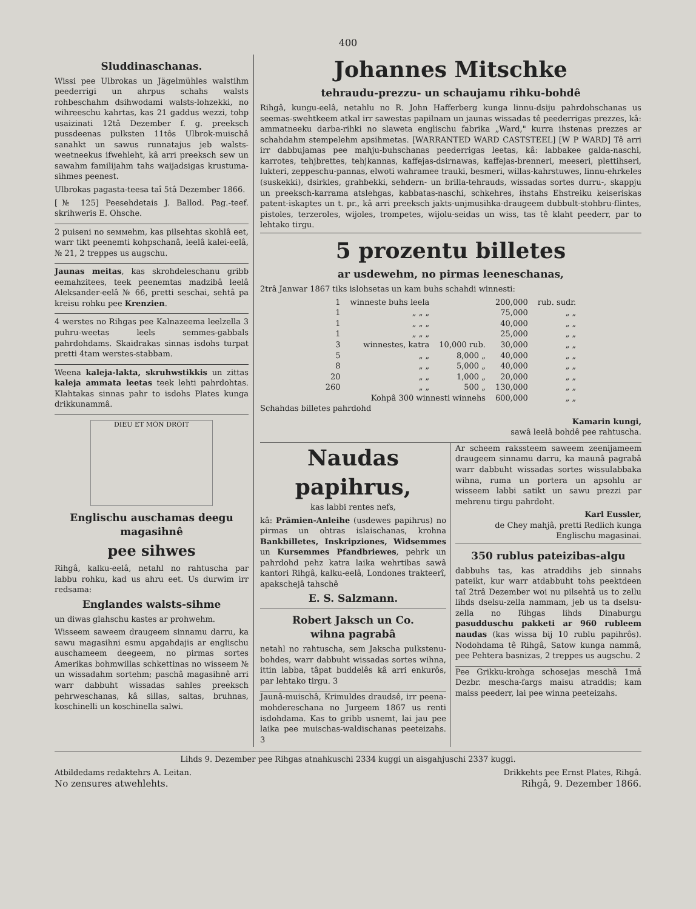400
Sluddinaschanas.
Wissi pee Ulbrokas un Jägelmühles walstihm peederrigi un ahrpus schahs walsts rohbeschahm dsihwodami walsts-lohzekki, no wihreeschu kahrtas, kas 21 gaddus wezzi, tohp usaizinati 12tâ Dezember f. g. preeksch pussdeenas pulksten 11tôs Ulbrok-muischâ sanahkt un sawus runnatajus jeb walsts-weetneekus ifwehleht, kâ arri preeksch sew un sawahm familijahm tahs waijadsigas krustuma-sihmes peenest.
Ulbrokas pagasta-teesa taî 5tâ Dezember 1866.
[№ 125] Peesehdetais J. Ballod. Pag.-teef. skrihweris E. Ohsche.
2 puiseni no seммehm, kas pilsehtas skohlâ eet, warr tikt peenemti kohpschanâ, leelâ kalei-eelâ, № 21, 2 treppes us augschu.
Jaunas meitas, kas skrohdeleschanu gribb eemahzitees, teek peenemtas madzibâ leelâ Aleksander-eelâ № 66, pretti seschai, sehtâ pa kreisu rohku pee Krenzien.
4 werstes no Rihgas pee Kalnazeema leelzella 3 puhru-weetas leels semmes-gabbals pahrdohdams. Skaidrakas sinnas isdohs turpat pretti 4tam werstes-stabbam.
Weena kaleja-lakta, skruhwstikkis un zittas kaleja ammata leetas teek lehti pahrdohtas. Klahtakas sinnas pahr to isdohs Plates kunga drikkunammâ.
DIEU ET MON DROIT
Englischu auschamas deegu magasihnê
pee sihwes
Rihgâ, kalku-eelâ, netahl no rahtuscha par labbu rohku, kad us ahru eet. Us durwim irr redsama:
Englandes walsts-sihme
un diwas glahschu kastes ar prohwehm.
Wisseem saweem draugeem sinnamu darru, ka sawu magasihni esmu apgahdajis ar englischu auschameem deegeem, no pirmas sortes Amerikas bohmwillas schkettinas no wisseem № un wissadahm sortehm; paschâ magasihnê arri warr dabbuht wissadas sahles preeksch pehrweschanas, kâ sillas, saltas, bruhnas, koschinelli un koschinella salwi.
Johannes Mitschke
tehraudu-prezzu- un schaujamu rihku-bohdê
Rihgâ, kungu-eelâ, netahlu no R. John Hafferberg kunga linnu-dsiju pahrdohschanas us seemas-swehtkeem atkal irr sawestas papilnam un jaunas wissadas tê peederrigas prezzes, kâ: ammatneeku darba-rihki no slaweta englischu fabrika „Ward," kurra ihstenas prezzes ar schahdahm stempelehm apsihmetas. [WARRANTED WARD CASTSTEEL] [W P WARD] Tê arri irr dabbujamas pee mahju-buhschanas peederrigas leetas, kâ: labbakee galda-naschi, karrotes, tehjbrettes, tehjkannas, kaffejas-dsirnawas, kaffejas-brenneri, meeseri, plettihseri, lukteri, zeppeschu-pannas, elwoti wahramee trauki, besmeri, willas-kahrstuwes, linnu-ehrkeles (suskekki), dsirkles, grahbekki, sehdern- un brilla-tehrauds, wissadas sortes durru-, skappju un preeksch-karrama atslehgas, kabbatas-naschi, schkehres, ihstahs Ehstreiku keiseriskas patent-iskaptes un t. pr., kâ arri preeksch jakts-unjmusihka-draugeem dubbult-stohbru-flintes, pistoles, terzeroles, wijoles, trompetes, wijolu-seidas un wiss, tas tê klaht peederr, par to lehtako tirgu.
5 prozentu billetes
ar usdewehm, no pirmas leeneschanas,
2trâ Janwar 1867 tiks islohsetas un kam buhs schahdi winnesti:
| 1 | winneste buhs leela | | 200,000 | rub. sudr. |
| 1 | „ „ „ | | 75,000 | „ „ |
| 1 | „ „ „ | | 40,000 | „ „ |
| 1 | „ „ „ | | 25,000 | „ „ |
| 3 | winnestes, katra | 10,000 rub. | 30,000 | „ „ |
| 5 | „ „ | 8,000 „ | 40,000 | „ „ |
| 8 | „ „ | 5,000 „ | 40,000 | „ „ |
| 20 | „ „ | 1,000 „ | 20,000 | „ „ |
| 260 | „ „ | 500 „ | 130,000 | „ „ |
| Kohpâ 300 winnesti winnehs | | | 600,000 | „ „ |
Schahdas billetes pahrdohd
Kamarin kungi,
sawâ leelâ bohdê pee rahtuscha.
Naudas papihrus,
kas labbi rentes nefs,
kâ: Prämien-Anleihe (usdewes papihrus) no pirmas un ohtras islaischanas, krohna Bankbilletes, Inskripziones, Widsemmes un Kursemmes Pfandbriewes, pehrk un pahrdohd pehz katra laika wehrtibas sawâ kantori Rihgâ, kalku-eelâ, Londones trakteerî, apakschejâ tahschê
E. S. Salzmann.
Robert Jaksch un Co.
wihna pagrabâ
netahl no rahtuscha, sem Jakscha pulkstenu-bohdes, warr dabbuht wissadas sortes wihna, ittin labba, tâpat buddelês kâ arri enkurôs, par lehtako tirgu. 3
Jaunâ-muischâ, Krimuldes draudsê, irr peena-mohdereschana no Jurgeem 1867 us renti isdohdama. Kas to gribb usnemt, lai jau pee laika pee muischas-waldischanas peeteizahs. 3
Ar scheem rakssteem saweem zeenijameem draugeem sinnamu darru, ka maunâ pagrabâ warr dabbuht wissadas sortes wissulabbaka wihna, ruma un portera un apsohlu ar wisseem labbi satikt un sawu prezzi par mehrenu tirgu pahrdoht.
Karl Eussler,
de Chey mahjâ, pretti Redlich kunga Englischu magasinai.
350 rublus pateizibas-algu
dabbuhs tas, kas atraddihs jeb sinnahs pateikt, kur warr atdabbuht tohs peektdeen taî 2trâ Dezember woi nu pilsehtâ us to zellu lihds dselsu-zella nammam, jeb us ta dselsu-zella no Rihgas lihds Dinaburgu pasudduschu pakketi ar 960 rubleem naudas (kas wissa bij 10 rublu papihrôs). Nodohdama tê Rihgâ, Satow kunga nammâ, pee Pehtera basnizas, 2 treppes us augschu. 2
Pee Grikku-krohga schosejas meschâ 1mâ Dezbr. mescha-fargs maisu atraddis; kam maiss peederr, lai pee winna peeteizahs.
Lihds 9. Dezember pee Rihgas atnahkuschi 2334 kuggi un aisgahjuschi 2337 kuggi.
Atbildedams redaktehrs A. Leitan. Drikkehts pee Ernst Plates, Rihgâ.
No zensures atwehlehts. Rihgâ, 9. Dezember 1866.